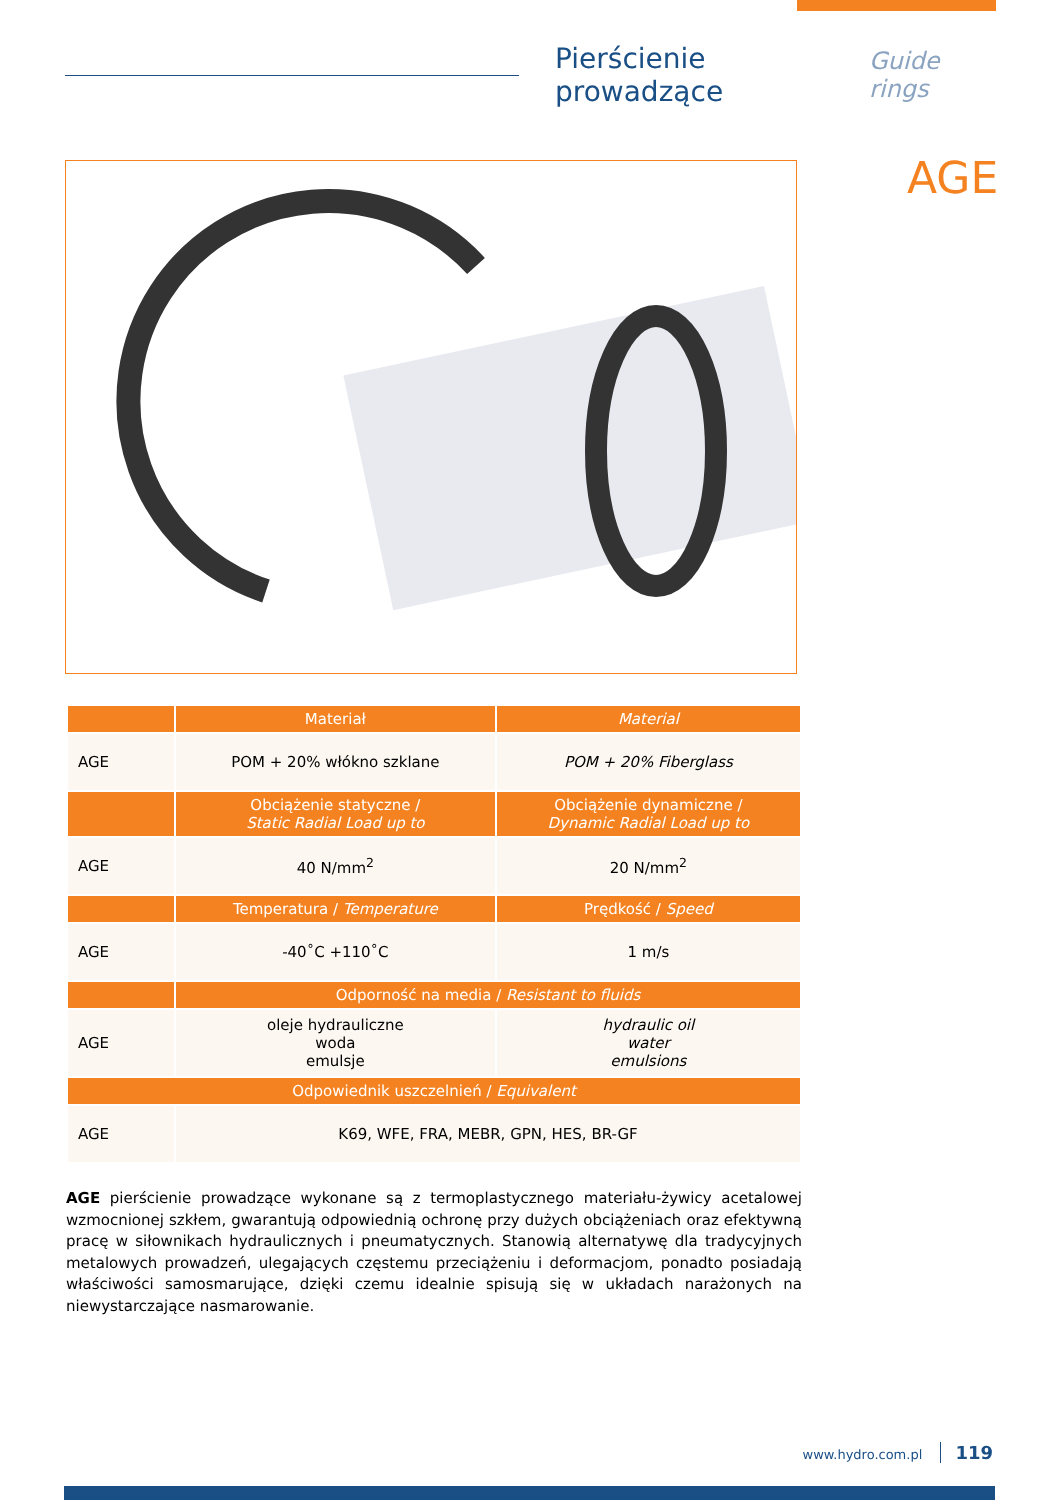Pierścienie prowadzące
Guide rings
AGE
| | Materiał | Material |
| --- | --- | --- |
| AGE | POM + 20% włókno szklane | POM + 20% Fiberglass |
| | Obciążenie statyczne / Static Radial Load up to | Obciążenie dynamiczne / Dynamic Radial Load up to |
| AGE | 40 N/mm<sup>2</sup> | 20 N/mm<sup>2</sup> |
| | Temperatura / Temperature | Prędkość / Speed |
| AGE | -40˚C +110˚C | 1 m/s |
| | Odporność na media / Resistant to fluids | |
| AGE | oleje hydrauliczne woda emulsje | hydraulic oil water emulsions |
| Odpowiednik uszczelnień / Equivalent | | |
| AGE | K69, WFE, FRA, MEBR, GPN, HES, BR-GF | |
AGE pierścienie prowadzące wykonane są z termoplastycznego materiału-żywicy acetalowej wzmocnionej szkłem, gwarantują odpowiednią ochronę przy dużych obciążeniach oraz efektywną pracę w siłownikach hydraulicznych i pneumatycznych. Stanowią alternatywę dla tradycyjnych metalowych prowadzeń, ulegających częstemu przeciążeniu i deformacjom, ponadto posiadają właściwości samosmarujące, dzięki czemu idealnie spisują się w układach narażonych na niewystarczające nasmarowanie.
www.hydro.com.pl 119